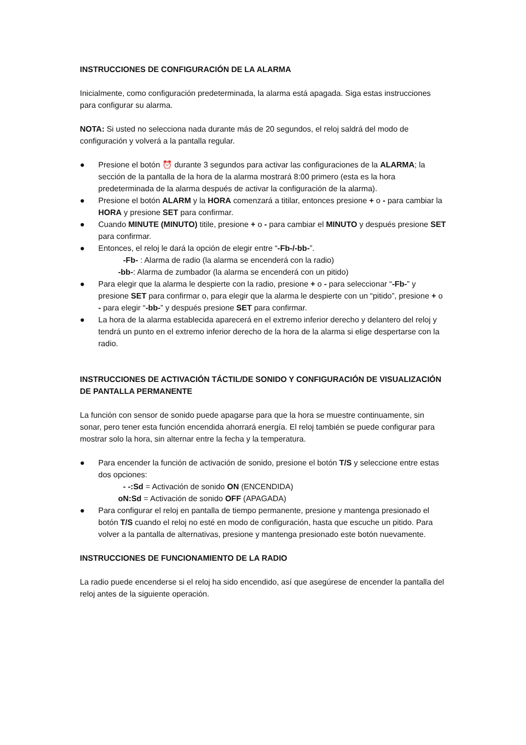INSTRUCCIONES DE CONFIGURACIÓN DE LA ALARMA
Inicialmente, como configuración predeterminada, la alarma está apagada. Siga estas instrucciones para configurar su alarma.
NOTA: Si usted no selecciona nada durante más de 20 segundos, el reloj saldrá del modo de configuración y volverá a la pantalla regular.
● Presione el botón ⏰ durante 3 segundos para activar las configuraciones de la ALARMA; la sección de la pantalla de la hora de la alarma mostrará 8:00 primero (esta es la hora predeterminada de la alarma después de activar la configuración de la alarma).
● Presione el botón ALARM y la HORA comenzará a titilar, entonces presione + o - para cambiar la HORA y presione SET para confirmar.
● Cuando MINUTE (MINUTO) titile, presione + o - para cambiar el MINUTO y después presione SET para confirmar.
● Entonces, el reloj le dará la opción de elegir entre “-Fb-/-bb-”.
-Fb- : Alarma de radio (la alarma se encenderá con la radio)
-bb-: Alarma de zumbador (la alarma se encenderá con un pitido)
● Para elegir que la alarma le despierte con la radio, presione + o - para seleccionar “-Fb-” y presione SET para confirmar o, para elegir que la alarma le despierte con un “pitido”, presione + o - para elegir “-bb-” y después presione SET para confirmar.
● La hora de la alarma establecida aparecerá en el extremo inferior derecho y delantero del reloj y tendrá un punto en el extremo inferior derecho de la hora de la alarma si elige despertarse con la radio.
INSTRUCCIONES DE ACTIVACIÓN TÁCTIL/DE SONIDO Y CONFIGURACIÓN DE VISUALIZACIÓN DE PANTALLA PERMANENTE
La función con sensor de sonido puede apagarse para que la hora se muestre continuamente, sin sonar, pero tener esta función encendida ahorrará energía. El reloj también se puede configurar para mostrar solo la hora, sin alternar entre la fecha y la temperatura.
● Para encender la función de activación de sonido, presione el botón T/S y seleccione entre estas dos opciones:
- -:Sd = Activación de sonido ON (ENCENDIDA)
oN:Sd = Activación de sonido OFF (APAGADA)
● Para configurar el reloj en pantalla de tiempo permanente, presione y mantenga presionado el botón T/S cuando el reloj no esté en modo de configuración, hasta que escuche un pitido. Para volver a la pantalla de alternativas, presione y mantenga presionado este botón nuevamente.
INSTRUCCIONES DE FUNCIONAMIENTO DE LA RADIO
La radio puede encenderse si el reloj ha sido encendido, así que asegúrese de encender la pantalla del reloj antes de la siguiente operación.